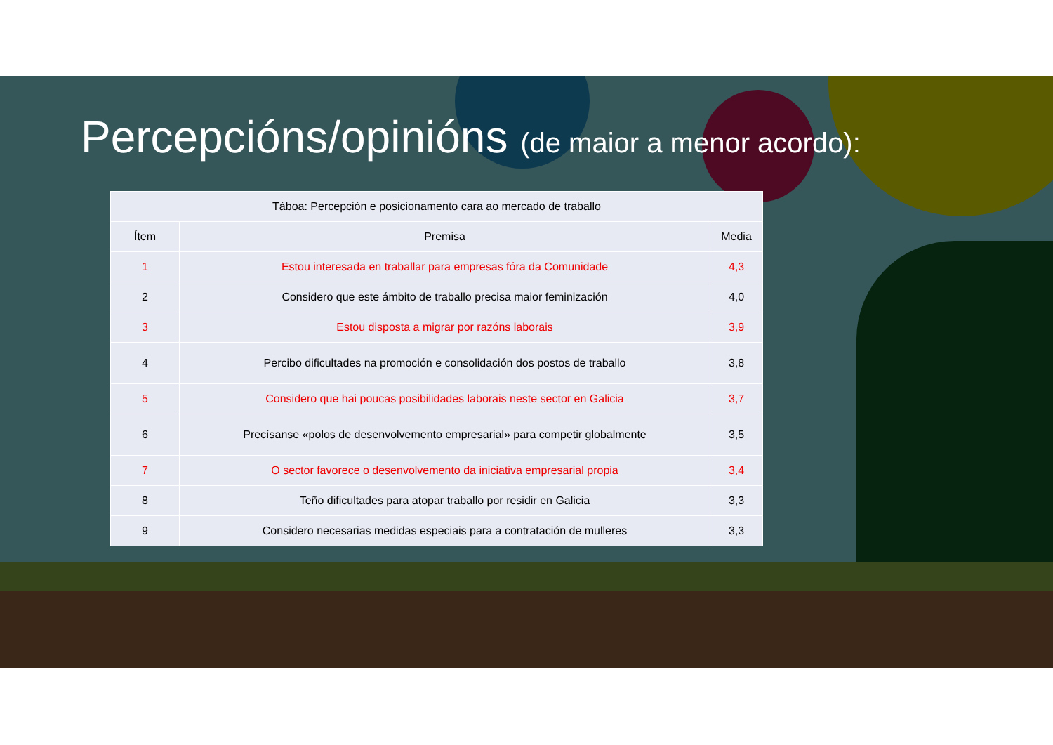Percepcións/opinións (de maior a menor acordo):
| Táboa: Percepción e posicionamento cara ao mercado de traballo | | |
| --- | --- | --- |
| Ítem | Premisa | Media |
| 1 | Estou interesada en traballar para empresas fóra da Comunidade | 4,3 |
| 2 | Considero que este ámbito de traballo precisa maior feminización | 4,0 |
| 3 | Estou disposta a migrar por razóns laborais | 3,9 |
| 4 | Percibo dificultades na promoción e consolidación dos postos de traballo | 3,8 |
| 5 | Considero que hai poucas posibilidades laborais neste sector en Galicia | 3,7 |
| 6 | Precísanse «polos de desenvolvemento empresarial» para competir globalmente | 3,5 |
| 7 | O sector favorece o desenvolvemento da iniciativa empresarial propia | 3,4 |
| 8 | Teño dificultades para atopar traballo por residir en Galicia | 3,3 |
| 9 | Considero necesarias medidas especiais para a contratación de mulleres | 3,3 |